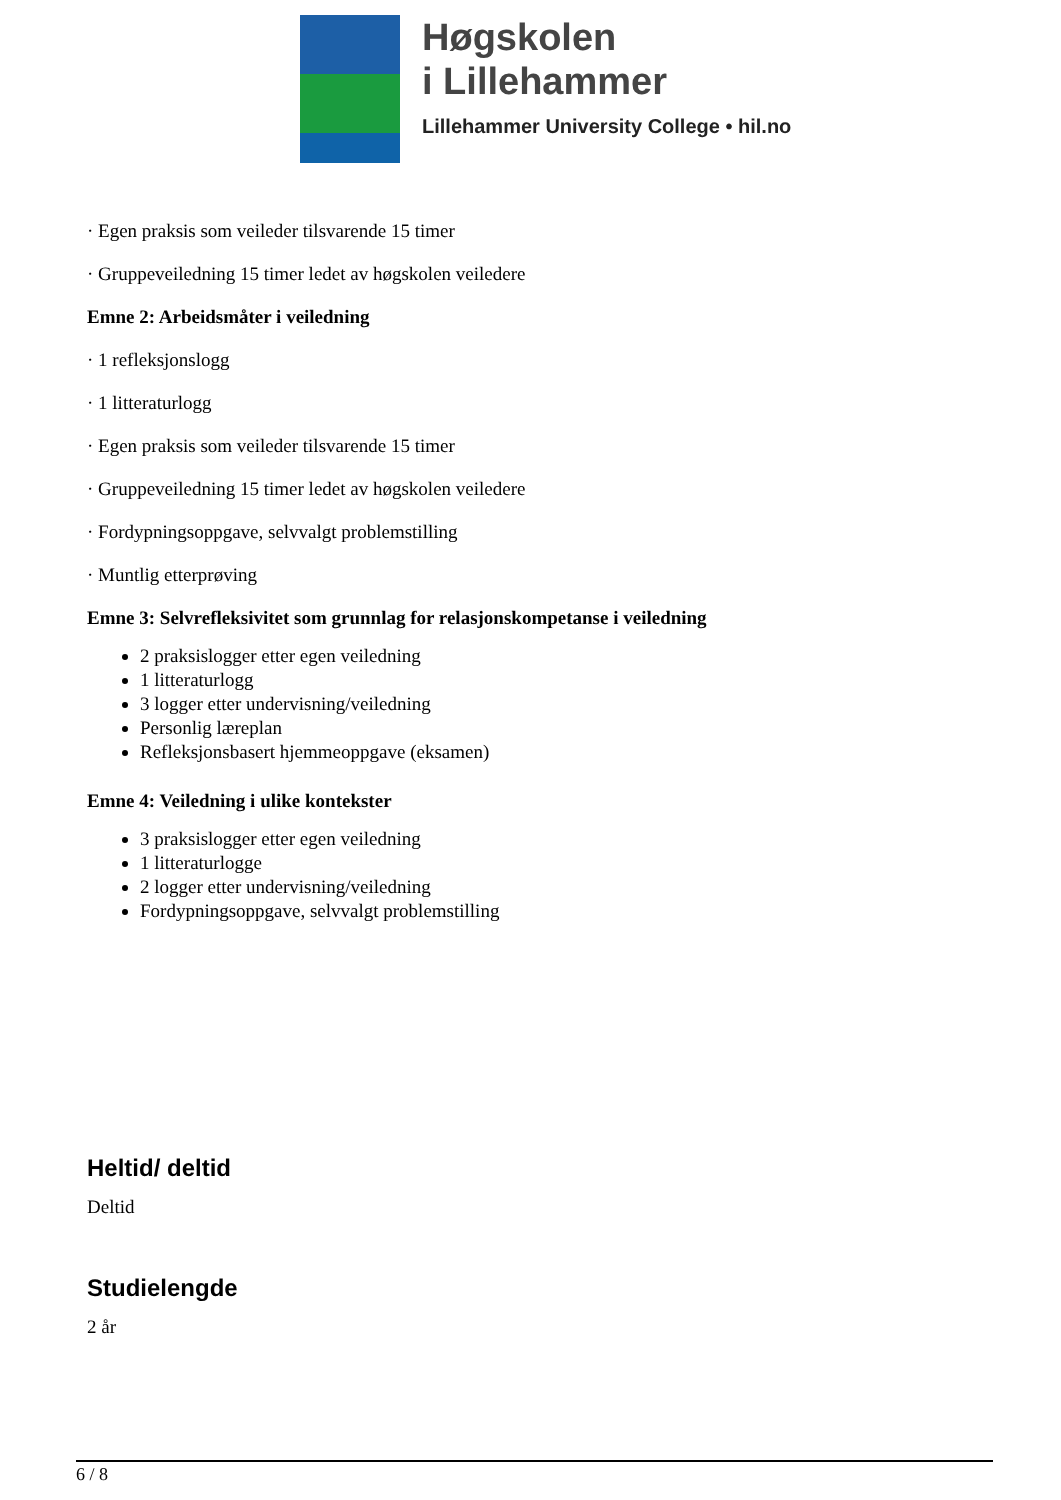Høgskolen
i Lillehammer
Lillehammer University College • hil.no
· Egen praksis som veileder tilsvarende 15 timer
· Gruppeveiledning 15 timer ledet av høgskolen veiledere
Emne 2: Arbeidsmåter i veiledning
· 1 refleksjonslogg
· 1 litteraturlogg
· Egen praksis som veileder tilsvarende 15 timer
· Gruppeveiledning 15 timer ledet av høgskolen veiledere
· Fordypningsoppgave, selvvalgt problemstilling
· Muntlig etterprøving
Emne 3: Selvrefleksivitet som grunnlag for relasjonskompetanse i veiledning
2 praksislogger etter egen veiledning
1 litteraturlogg
3 logger etter undervisning/veiledning
Personlig læreplan
Refleksjonsbasert hjemmeoppgave (eksamen)
Emne 4: Veiledning i ulike kontekster
3 praksislogger etter egen veiledning
1 litteraturlogge
2 logger etter undervisning/veiledning
Fordypningsoppgave, selvvalgt problemstilling
Heltid/ deltid
Deltid
Studielengde
2 år
6 / 8